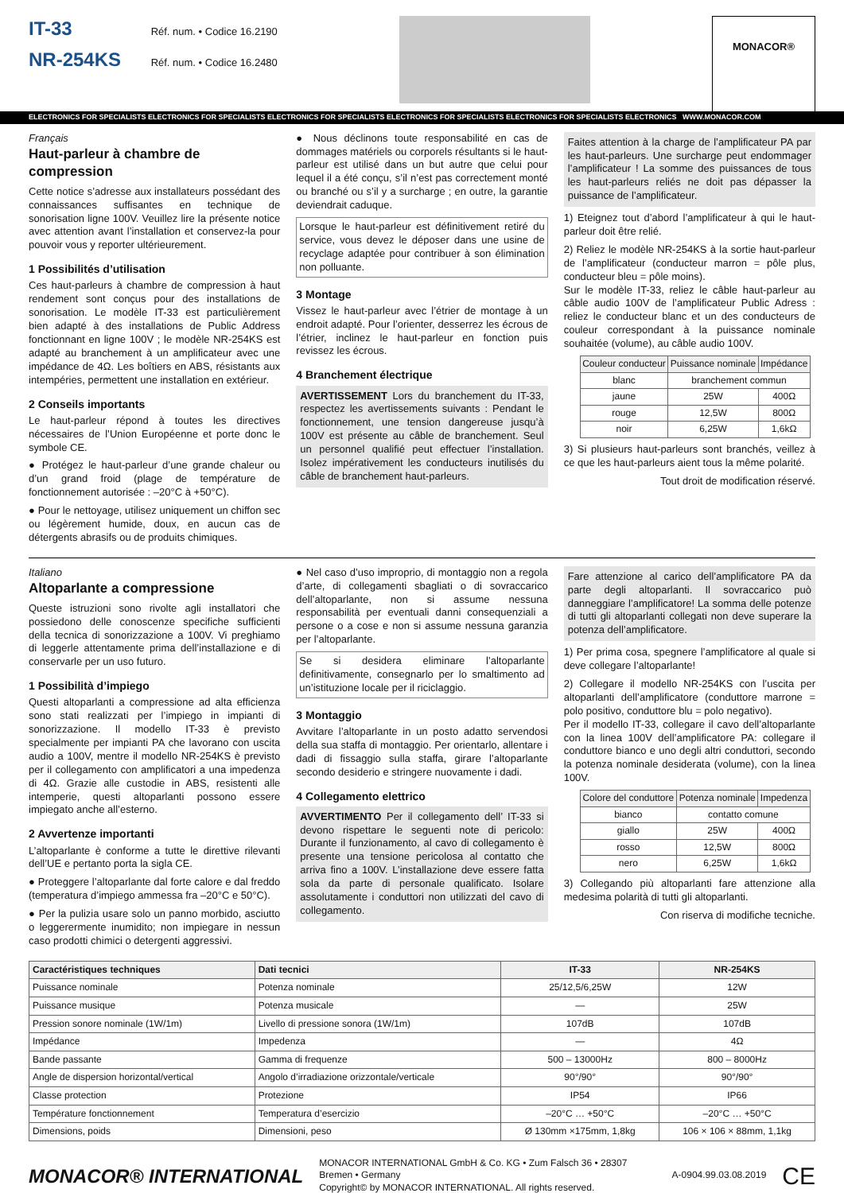IT-33 Réf. num. • Codice 16.2190
NR-254KS Réf. num. • Codice 16.2480
MONACOR®
ELECTRONICS FOR SPECIALISTS ELECTRONICS FOR SPECIALISTS ELECTRONICS FOR SPECIALISTS ELECTRONICS FOR SPECIALISTS ELECTRONICS FOR SPECIALISTS ELECTRONICS WWW.MONACOR.COM
Français
Haut-parleur à chambre de compression
Cette notice s’adresse aux installateurs possédant des connaissances suffisantes en technique de sonorisation ligne 100V. Veuillez lire la présente notice avec attention avant l’installation et conservez-la pour pouvoir vous y reporter ultérieurement.
1 Possibilités d’utilisation
Ces haut-parleurs à chambre de compression à haut rendement sont conçus pour des installations de sonorisation. Le modèle IT-33 est particulièrement bien adapté à des installations de Public Address fonctionnant en ligne 100V ; le modèle NR-254KS est adapté au branchement à un amplificateur avec une impédance de 4Ω. Les boîtiers en ABS, résistants aux intempéries, permettent une installation en extérieur.
2 Conseils importants
Le haut-parleur répond à toutes les directives nécessaires de l’Union Européenne et porte donc le symbole CE.
● Protégez le haut-parleur d’une grande chaleur ou d’un grand froid (plage de température de fonctionnement autorisée : –20°C à +50°C).
● Pour le nettoyage, utilisez uniquement un chiffon sec ou légèrement humide, doux, en aucun cas de détergents abrasifs ou de produits chimiques.
● Nous déclinons toute responsabilité en cas de dommages matériels ou corporels résultants si le haut-parleur est utilisé dans un but autre que celui pour lequel il a été conçu, s’il n’est pas correctement monté ou branché ou s’il y a surcharge ; en outre, la garantie deviendrait caduque.
Lorsque le haut-parleur est définitivement retiré du service, vous devez le déposer dans une usine de recyclage adaptée pour contribuer à son élimination non polluante.
3 Montage
Vissez le haut-parleur avec l’étrier de montage à un endroit adapté. Pour l’orienter, desserrez les écrous de l’étrier, inclinez le haut-parleur en fonction puis revissez les écrous.
4 Branchement électrique
AVERTISSEMENT Lors du branchement du IT-33, respectez les avertissements suivants : Pendant le fonctionnement, une tension dangereuse jusqu’à 100V est présente au câble de branchement. Seul un personnel qualifié peut effectuer l’installation. Isolez impérativement les conducteurs inutilisés du câble de branchement haut-parleurs.
Faites attention à la charge de l’amplificateur PA par les haut-parleurs. Une surcharge peut endommager l’amplificateur ! La somme des puissances de tous les haut-parleurs reliés ne doit pas dépasser la puissance de l’amplificateur.
1) Eteignez tout d’abord l’amplificateur à qui le haut-parleur doit être relié.
2) Reliez le modèle NR-254KS à la sortie haut-parleur de l’amplificateur (conducteur marron = pôle plus, conducteur bleu = pôle moins).
Sur le modèle IT-33, reliez le câble haut-parleur au câble audio 100V de l’amplificateur Public Adress : reliez le conducteur blanc et un des conducteurs de couleur correspondant à la puissance nominale souhaitée (volume), au câble audio 100V.
| Couleur conducteur | Puissance nominale | Impédance |
| --- | --- | --- |
| blanc | branchement commun | |
| jaune | 25W | 400Ω |
| rouge | 12,5W | 800Ω |
| noir | 6,25W | 1,6kΩ |
3) Si plusieurs haut-parleurs sont branchés, veillez à ce que les haut-parleurs aient tous la même polarité.
Tout droit de modification réservé.
Italiano
Altoparlante a compressione
Queste istruzioni sono rivolte agli installatori che possiedono delle conoscenze specifiche sufficienti della tecnica di sonorizzazione a 100V. Vi preghiamo di leggerle attentamente prima dell’installazione e di conservarle per un uso futuro.
1 Possibilità d’impiego
Questi altoparlanti a compressione ad alta efficienza sono stati realizzati per l’impiego in impianti di sonorizzazione. Il modello IT-33 è previsto specialmente per impianti PA che lavorano con uscita audio a 100V, mentre il modello NR-254KS è previsto per il collegamento con amplificatori a una impedenza di 4Ω. Grazie alle custodie in ABS, resistenti alle intemperie, questi altoparlanti possono essere impiegato anche all’esterno.
2 Avvertenze importanti
L’altoparlante è conforme a tutte le direttive rilevanti dell’UE e pertanto porta la sigla CE.
● Proteggere l’altoparlante dal forte calore e dal freddo (temperatura d’impiego ammessa fra –20°C e 50°C).
● Per la pulizia usare solo un panno morbido, asciutto o leggerermente inumidito; non impiegare in nessun caso prodotti chimici o detergenti aggressivi.
● Nel caso d’uso improprio, di montaggio non a regola d’arte, di collegamenti sbagliati o di sovraccarico dell’altoparlante, non si assume nessuna responsabilità per eventuali danni consequenziali a persone o a cose e non si assume nessuna garanzia per l’altoparlante.
Se si desidera eliminare l’altoparlante definitivamente, consegnarlo per lo smaltimento ad un’istituzione locale per il riciclaggio.
3 Montaggio
Avvitare l’altoparlante in un posto adatto servendosi della sua staffa di montaggio. Per orientarlo, allentare i dadi di fissaggio sulla staffa, girare l’altoparlante secondo desiderio e stringere nuovamente i dadi.
4 Collegamento elettrico
AVVERTIMENTO Per il collegamento dell’ IT-33 si devono rispettare le seguenti note di pericolo: Durante il funzionamento, al cavo di collegamento è presente una tensione pericolosa al contatto che arriva fino a 100V. L’installazione deve essere fatta sola da parte di personale qualificato. Isolare assolutamente i conduttori non utilizzati del cavo di collegamento.
Fare attenzione al carico dell’amplificatore PA da parte degli altoparlanti. Il sovraccarico può danneggiare l’amplificatore! La somma delle potenze di tutti gli altoparlanti collegati non deve superare la potenza dell’amplificatore.
1) Per prima cosa, spegnere l’amplificatore al quale si deve collegare l’altoparlante!
2) Collegare il modello NR-254KS con l’uscita per altoparlanti dell’amplificatore (conduttore marrone = polo positivo, conduttore blu = polo negativo).
Per il modello IT-33, collegare il cavo dell’altoparlante con la linea 100V dell’amplificatore PA: collegare il conduttore bianco e uno degli altri conduttori, secondo la potenza nominale desiderata (volume), con la linea 100V.
| Colore del conduttore | Potenza nominale | Impedenza |
| --- | --- | --- |
| bianco | contatto comune | |
| giallo | 25W | 400Ω |
| rosso | 12,5W | 800Ω |
| nero | 6,25W | 1,6kΩ |
3) Collegando più altoparlanti fare attenzione alla medesima polarità di tutti gli altoparlanti.
Con riserva di modifiche tecniche.
| Caractéristiques techniques | Dati tecnici | IT-33 | NR-254KS |
| --- | --- | --- | --- |
| Puissance nominale | Potenza nominale | 25/12,5/6,25W | 12W |
| Puissance musique | Potenza musicale | — | 25W |
| Pression sonore nominale (1W/1m) | Livello di pressione sonora (1W/1m) | 107dB | 107dB |
| Impédance | Impedenza | — | 4Ω |
| Bande passante | Gamma di frequenze | 500 – 13000Hz | 800 – 8000Hz |
| Angle de dispersion horizontal/vertical | Angolo d’irradiazione orizzontale/verticale | 90°/90° | 90°/90° |
| Classe protection | Protezione | IP54 | IP66 |
| Température fonctionnement | Temperatura d’esercizio | –20°C … +50°C | –20°C … +50°C |
| Dimensions, poids | Dimensioni, peso | Ø 130mm ×175mm, 1,8kg | 106 × 106 × 88mm, 1,1kg |
MONACOR® INTERNATIONAL
MONACOR INTERNATIONAL GmbH & Co. KG • Zum Falsch 36 • 28307 Bremen • Germany
Copyright© by MONACOR INTERNATIONAL. All rights reserved.
A-0904.99.03.08.2019
CE